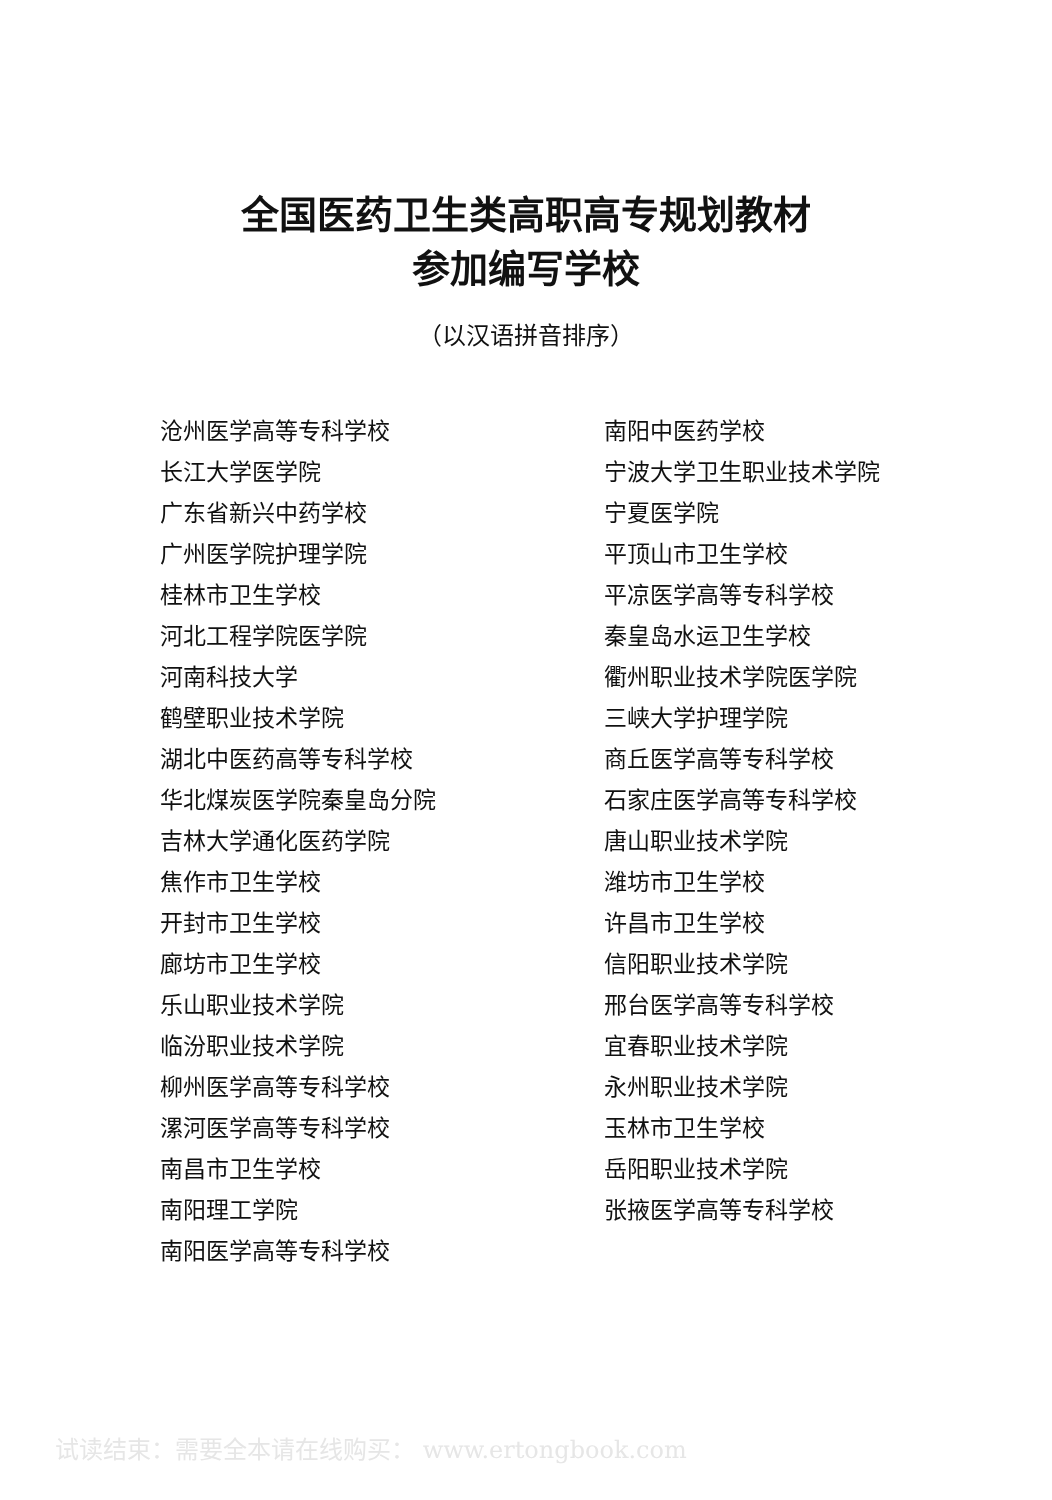全国医药卫生类高职高专规划教材
参加编写学校
（以汉语拼音排序）
沧州医学高等专科学校
长江大学医学院
广东省新兴中药学校
广州医学院护理学院
桂林市卫生学校
河北工程学院医学院
河南科技大学
鹤壁职业技术学院
湖北中医药高等专科学校
华北煤炭医学院秦皇岛分院
吉林大学通化医药学院
焦作市卫生学校
开封市卫生学校
廊坊市卫生学校
乐山职业技术学院
临汾职业技术学院
柳州医学高等专科学校
漯河医学高等专科学校
南昌市卫生学校
南阳理工学院
南阳医学高等专科学校
南阳中医药学校
宁波大学卫生职业技术学院
宁夏医学院
平顶山市卫生学校
平凉医学高等专科学校
秦皇岛水运卫生学校
衢州职业技术学院医学院
三峡大学护理学院
商丘医学高等专科学校
石家庄医学高等专科学校
唐山职业技术学院
潍坊市卫生学校
许昌市卫生学校
信阳职业技术学院
邢台医学高等专科学校
宜春职业技术学院
永州职业技术学院
玉林市卫生学校
岳阳职业技术学院
张掖医学高等专科学校
试读结束：需要全本请在线购买： www.ertongbook.com